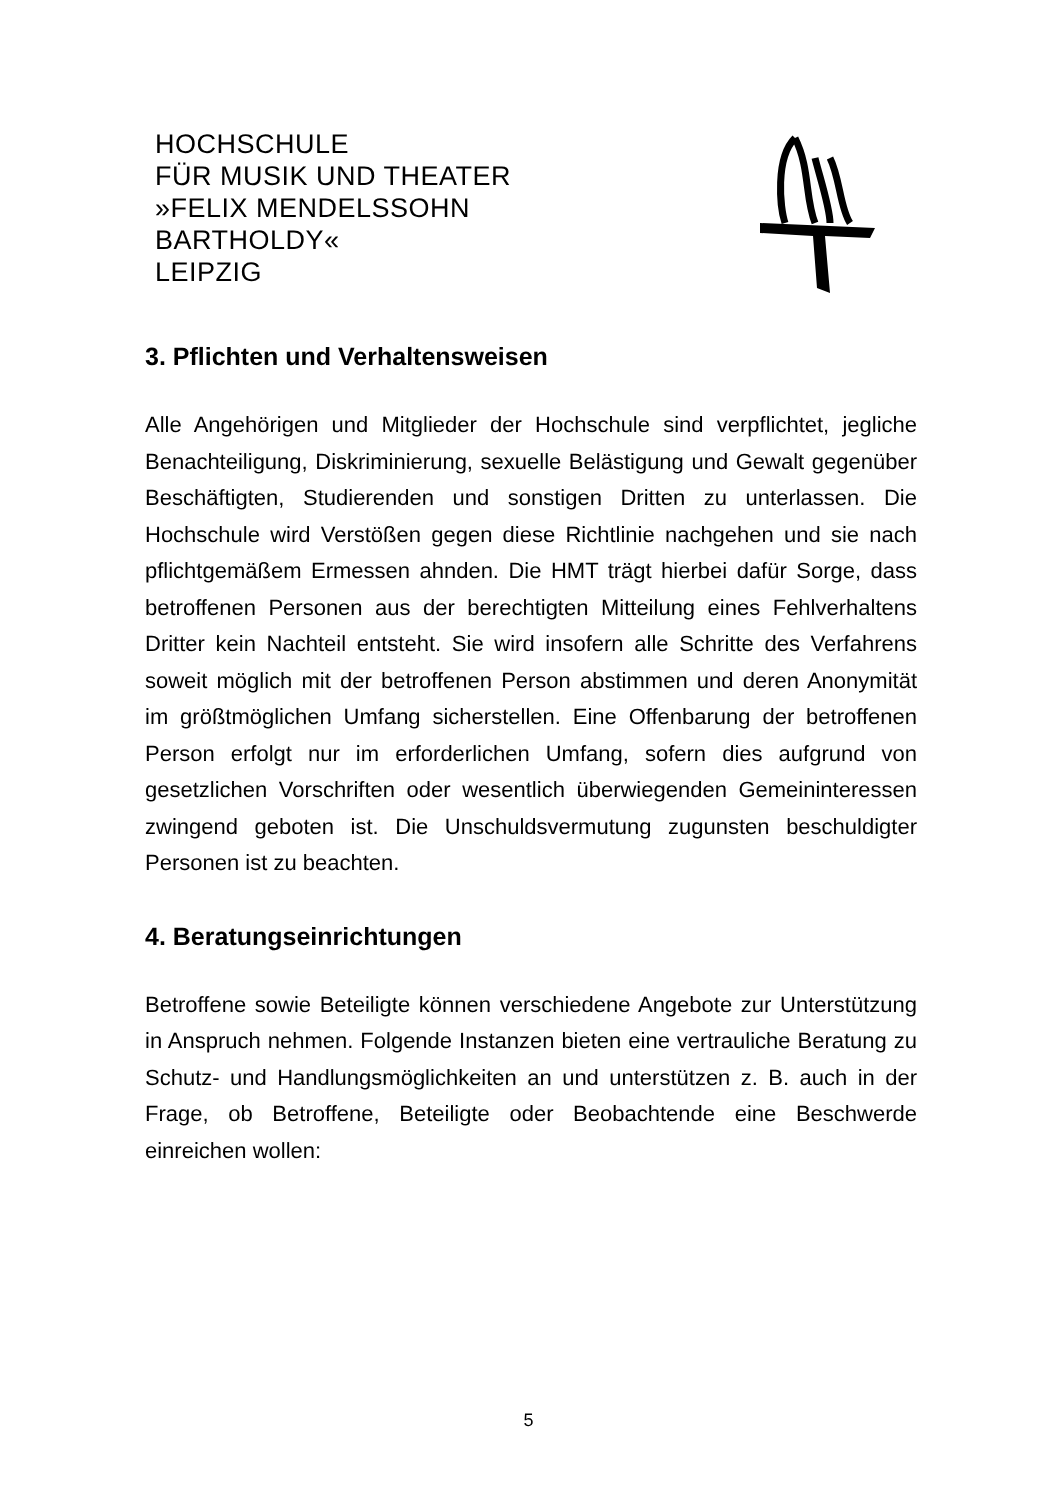HOCHSCHULE
FÜR MUSIK UND THEATER
»FELIX MENDELSSOHN
BARTHOLDY«
LEIPZIG
3. Pflichten und Verhaltensweisen
Alle Angehörigen und Mitglieder der Hochschule sind verpflichtet, jegliche Benachteiligung, Diskriminierung, sexuelle Belästigung und Gewalt gegenüber Beschäftigten, Studierenden und sonstigen Dritten zu unterlassen. Die Hochschule wird Verstößen gegen diese Richtlinie nachgehen und sie nach pflichtgemäßem Ermessen ahnden. Die HMT trägt hierbei dafür Sorge, dass betroffenen Personen aus der berechtigten Mitteilung eines Fehlverhaltens Dritter kein Nachteil entsteht. Sie wird insofern alle Schritte des Verfahrens soweit möglich mit der betroffenen Person abstimmen und deren Anonymität im größtmöglichen Umfang sicherstellen. Eine Offenbarung der betroffenen Person erfolgt nur im erforderlichen Umfang, sofern dies aufgrund von gesetzlichen Vorschriften oder wesentlich überwiegenden Gemeininteressen zwingend geboten ist. Die Unschuldsvermutung zugunsten beschuldigter Personen ist zu beachten.
4. Beratungseinrichtungen
Betroffene sowie Beteiligte können verschiedene Angebote zur Unterstützung in Anspruch nehmen. Folgende Instanzen bieten eine vertrauliche Beratung zu Schutz- und Handlungsmöglichkeiten an und unterstützen z. B. auch in der Frage, ob Betroffene, Beteiligte oder Beobachtende eine Beschwerde einreichen wollen:
5